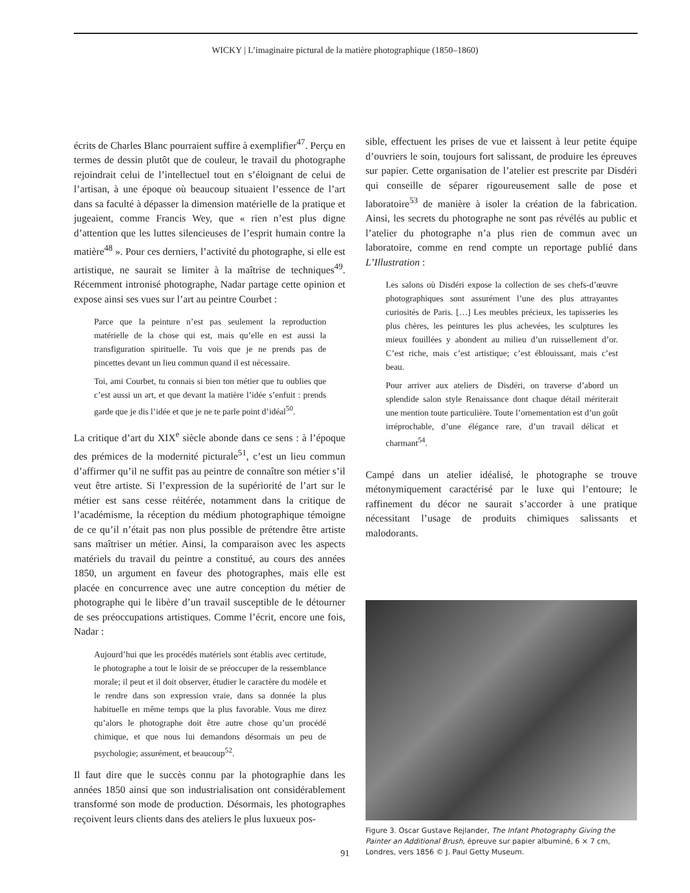WICKY | L’imaginaire pictural de la matière photographique (1850–1860)
écrits de Charles Blanc pourraient suffire à exemplifier<sup>47</sup>. Perçu en termes de dessin plutôt que de couleur, le travail du photographe rejoindrait celui de l’intellectuel tout en s’éloignant de celui de l’artisan, à une époque où beaucoup situaient l’essence de l’art dans sa faculté à dépasser la dimension matérielle de la pratique et jugeaient, comme Francis Wey, que « rien n’est plus digne d’attention que les luttes silencieuses de l’esprit humain contre la matière<sup>48</sup> ». Pour ces derniers, l’activité du photographe, si elle est artistique, ne saurait se limiter à la maîtrise de techniques<sup>49</sup>. Récemment intronisé photographe, Nadar partage cette opinion et expose ainsi ses vues sur l’art au peintre Courbet :
Parce que la peinture n’est pas seulement la reproduction matérielle de la chose qui est, mais qu’elle en est aussi la transfiguration spirituelle. Tu vois que je ne prends pas de pincettes devant un lieu commun quand il est nécessaire.
Toi, ami Courbet, tu connais si bien ton métier que tu oublies que c’est aussi un art, et que devant la matière l’idée s’enfuit : prends garde que je dis l’idée et que je ne te parle point d’idéal<sup>50</sup>.
La critique d’art du XIX<sup>e</sup> siècle abonde dans ce sens : à l’époque des prémices de la modernité picturale<sup>51</sup>, c’est un lieu commun d’affirmer qu’il ne suffit pas au peintre de connaître son métier s’il veut être artiste. Si l’expression de la supériorité de l’art sur le métier est sans cesse réitérée, notamment dans la critique de l’académisme, la réception du médium photographique témoigne de ce qu’il n’était pas non plus possible de prétendre être artiste sans maîtriser un métier. Ainsi, la comparaison avec les aspects matériels du travail du peintre a constitué, au cours des années 1850, un argument en faveur des photographes, mais elle est placée en concurrence avec une autre conception du métier de photographe qui le libère d’un travail susceptible de le détourner de ses préoccupations artistiques. Comme l’écrit, encore une fois, Nadar :
Aujourd’hui que les procédés matériels sont établis avec certitude, le photographe a tout le loisir de se préoccuper de la ressemblance morale; il peut et il doit observer, étudier le caractère du modèle et le rendre dans son expression vraie, dans sa donnée la plus habituelle en même temps que la plus favorable. Vous me direz qu’alors le photographe doit être autre chose qu’un procédé chimique, et que nous lui demandons désormais un peu de psychologie; assurément, et beaucoup<sup>52</sup>.
Il faut dire que le succès connu par la photographie dans les années 1850 ainsi que son industrialisation ont considérablement transformé son mode de production. Désormais, les photographes reçoivent leurs clients dans des ateliers le plus luxueux pos-
sible, effectuent les prises de vue et laissent à leur petite équipe d’ouvriers le soin, toujours fort salissant, de produire les épreuves sur papier. Cette organisation de l’atelier est prescrite par Disdéri qui conseille de séparer rigoureusement salle de pose et laboratoire<sup>53</sup> de manière à isoler la création de la fabrication. Ainsi, les secrets du photographe ne sont pas révélés au public et l’atelier du photographe n’a plus rien de commun avec un laboratoire, comme en rend compte un reportage publié dans L’Illustration :
Les salons où Disdéri expose la collection de ses chefs-d’œuvre photographiques sont assurément l’une des plus attrayantes curiosités de Paris. […] Les meubles précieux, les tapisseries les plus chères, les peintures les plus achevées, les sculptures les mieux fouillées y abondent au milieu d’un ruissellement d’or. C’est riche, mais c’est artistique; c’est éblouissant, mais c’est beau.
Pour arriver aux ateliers de Disdéri, on traverse d’abord un splendide salon style Renaissance dont chaque détail mériterait une mention toute particulière. Toute l’ornementation est d’un goût irréprochable, d’une élégance rare, d’un travail délicat et charmant<sup>54</sup>.
Campé dans un atelier idéalisé, le photographe se trouve métonymiquement caractérisé par le luxe qui l’entoure; le raffinement du décor ne saurait s’accorder à une pratique nécessitant l’usage de produits chimiques salissants et malodorants.
Figure 3. Oscar Gustave Rejlander, The Infant Photography Giving the Painter an Additional Brush, épreuve sur papier albuminé, 6 × 7 cm, Londres, vers 1856 © J. Paul Getty Museum.
91